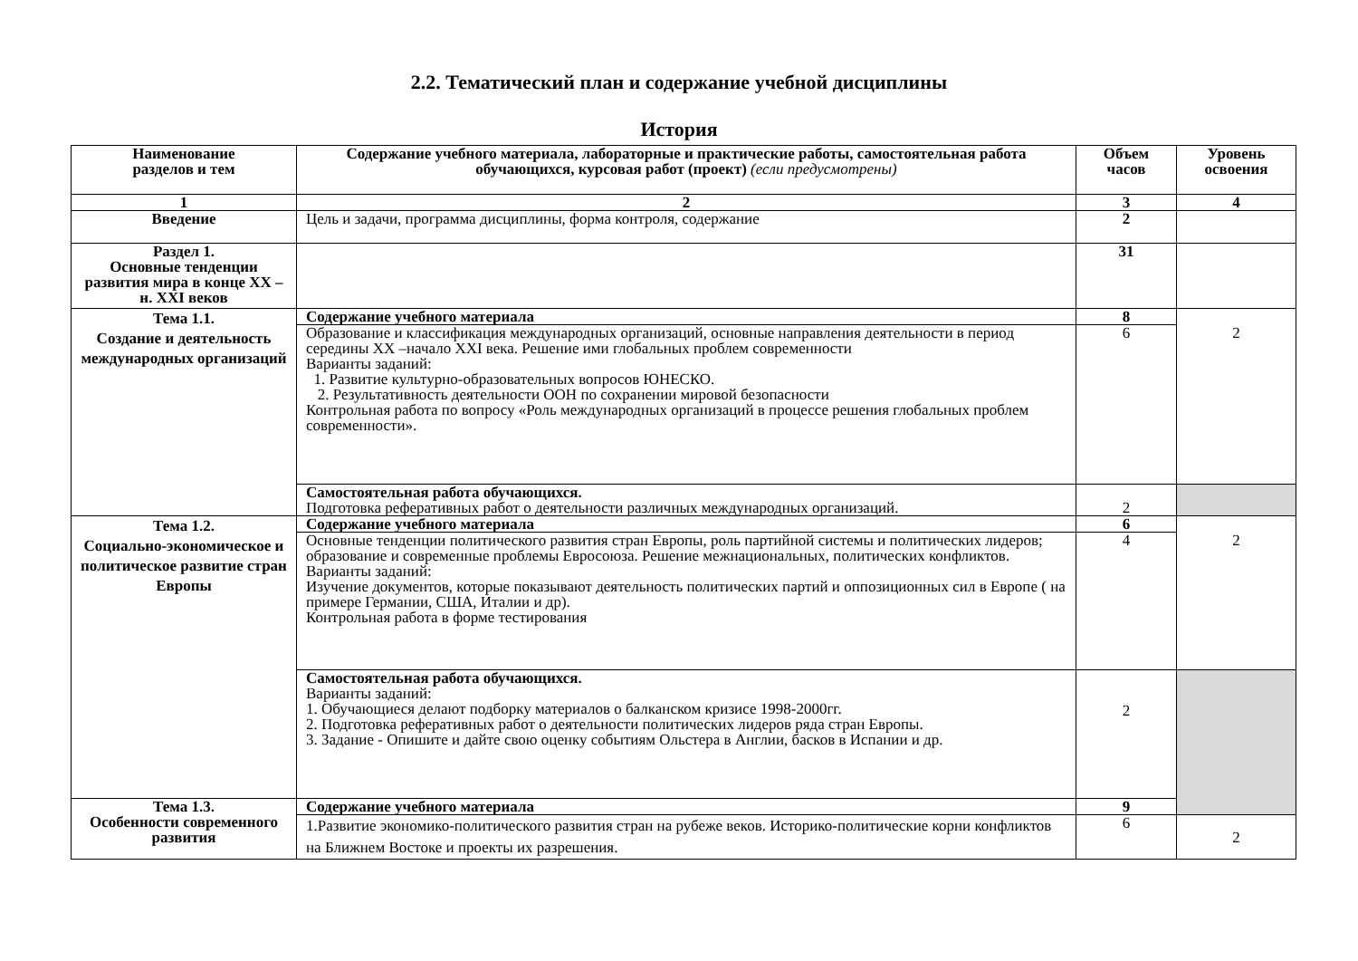2.2. Тематический план и содержание учебной дисциплины
История
| Наименование разделов и тем | Содержание учебного материала, лабораторные и практические работы, самостоятельная работа обучающихся, курсовая работ (проект) (если предусмотрены) | Объем часов | Уровень освоения |
| --- | --- | --- | --- |
| 1 | 2 | 3 | 4 |
| Введение | Цель и задачи, программа дисциплины, форма контроля, содержание | 2 | |
| Раздел 1. Основные тенденции развития мира в конце XX – н. XXI веков | | 31 | |
| Тема 1.1. Создание и деятельность международных организаций | Содержание учебного материала | 8 | 2 |
| | Образование и классификация международных организаций, основные направления деятельности в период середины XX –начало XXI века. Решение ими глобальных проблем современности Варианты заданий: 1. Развитие культурно-образовательных вопросов ЮНЕСКО. 2. Результативность деятельности ООН по сохранении мировой безопасности Контрольная работа по вопросу «Роль международных организаций в процессе решения глобальных проблем современности». | 6 | |
| | Самостоятельная работа обучающихся. Подготовка реферативных работ о деятельности различных международных организаций. | 2 | |
| Тема 1.2. Социально-экономическое и политическое развитие стран Европы | Содержание учебного материала | 6 | 2 |
| | Основные тенденции политического развития стран Европы, роль партийной системы и политических лидеров; образование и современные проблемы Евросоюза. Решение межнациональных, политических конфликтов. Варианты заданий: Изучение документов, которые показывают деятельность политических партий и оппозиционных сил в Европе ( на примере Германии, США, Италии и др). Контрольная работа в форме тестирования | 4 | |
| | Самостоятельная работа обучающихся. Варианты заданий: 1. Обучающиеся делают подборку материалов о балканском кризисе 1998-2000гг. 2. Подготовка реферативных работ о деятельности политических лидеров ряда стран Европы. 3. Задание - Опишите и дайте свою оценку событиям Ольстера в Англии, басков в Испании и др. | 2 | |
| Тема 1.3. Особенности современного развития | Содержание учебного материала | 9 | |
| | 1.Развитие экономико-политического развития стран на рубеже веков. Историко-политические корни конфликтов на Ближнем Востоке и проекты их разрешения. | 6 | 2 |